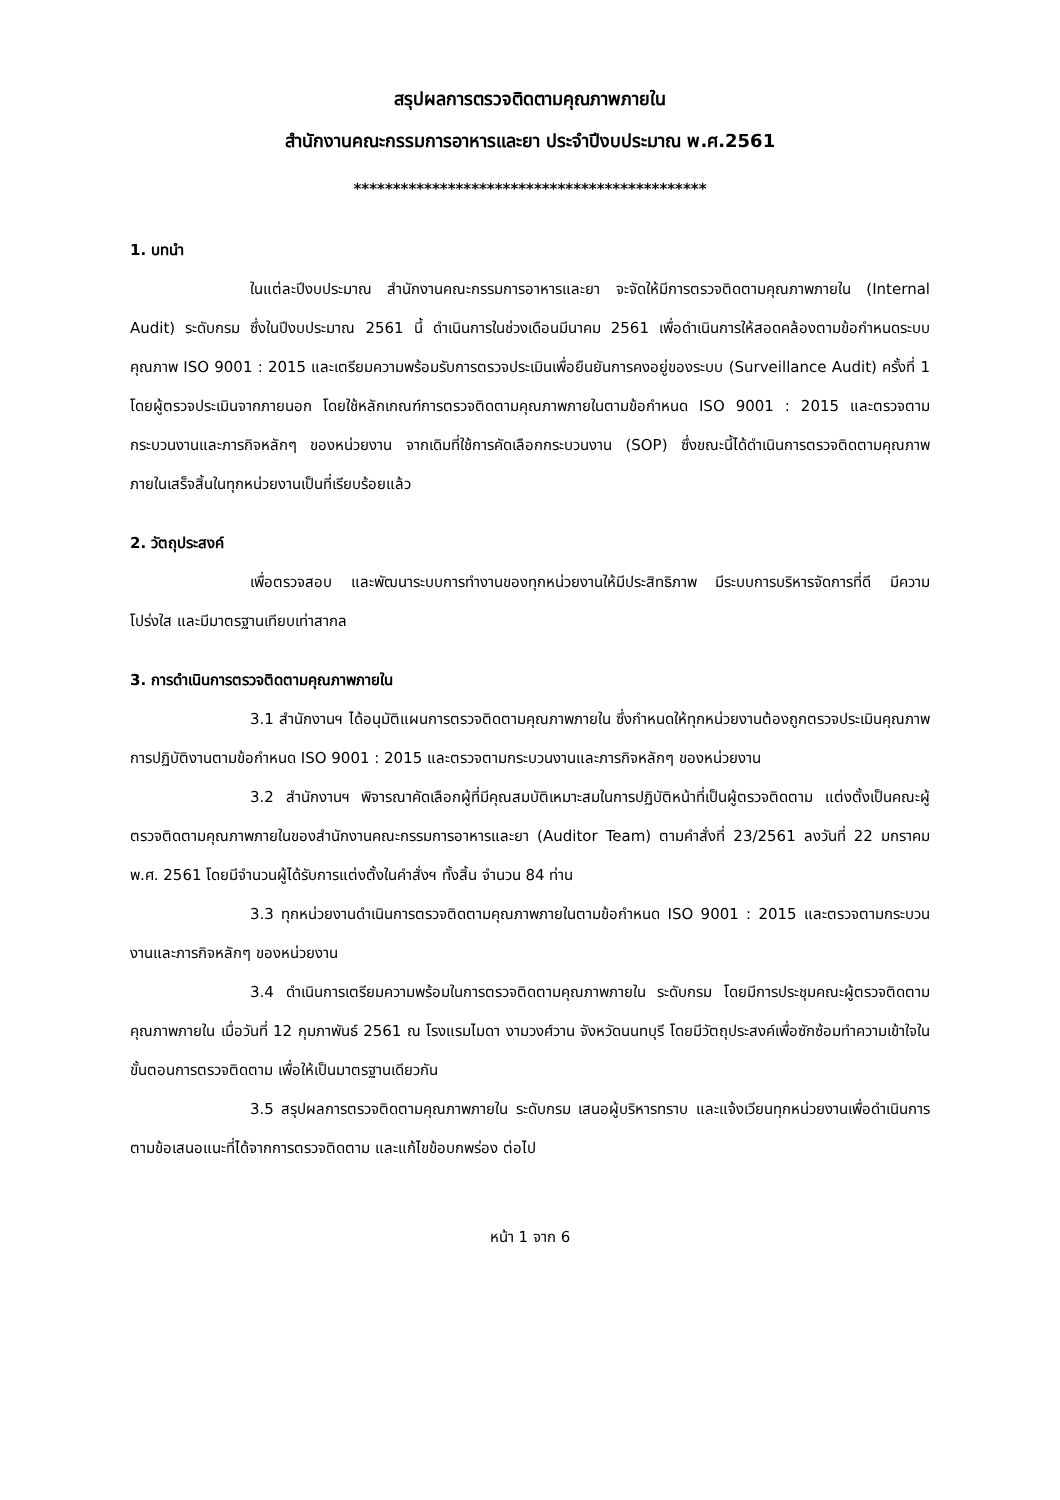สรุปผลการตรวจติดตามคุณภาพภายใน
สำนักงานคณะกรรมการอาหารและยา ประจำปีงบประมาณ พ.ศ.2561
*********************************************
1. บทนำ
ในแต่ละปีงบประมาณ สำนักงานคณะกรรมการอาหารและยา จะจัดให้มีการตรวจติดตามคุณภาพภายใน (Internal Audit) ระดับกรม ซึ่งในปีงบประมาณ 2561 นี้ ดำเนินการในช่วงเดือนมีนาคม 2561 เพื่อดำเนินการให้สอดคล้องตามข้อกำหนดระบบคุณภาพ ISO 9001 : 2015 และเตรียมความพร้อมรับการตรวจประเมินเพื่อยืนยันการคงอยู่ของระบบ (Surveillance Audit) ครั้งที่ 1 โดยผู้ตรวจประเมินจากภายนอก โดยใช้หลักเกณฑ์การตรวจติดตามคุณภาพภายในตามข้อกำหนด ISO 9001 : 2015 และตรวจตามกระบวนงานและภารกิจหลักๆ ของหน่วยงาน จากเดิมที่ใช้การคัดเลือกกระบวนงาน (SOP) ซึ่งขณะนี้ได้ดำเนินการตรวจติดตามคุณภาพภายในเสร็จสิ้นในทุกหน่วยงานเป็นที่เรียบร้อยแล้ว
2. วัตถุประสงค์
เพื่อตรวจสอบ และพัฒนาระบบการทำงานของทุกหน่วยงานให้มีประสิทธิภาพ มีระบบการบริหารจัดการที่ดี มีความโปร่งใส และมีมาตรฐานเทียบเท่าสากล
3. การดำเนินการตรวจติดตามคุณภาพภายใน
3.1 สำนักงานฯ ได้อนุมัติแผนการตรวจติดตามคุณภาพภายใน ซึ่งกำหนดให้ทุกหน่วยงานต้องถูกตรวจประเมินคุณภาพการปฏิบัติงานตามข้อกำหนด ISO 9001 : 2015 และตรวจตามกระบวนงานและภารกิจหลักๆ ของหน่วยงาน
3.2 สำนักงานฯ พิจารณาคัดเลือกผู้ที่มีคุณสมบัติเหมาะสมในการปฏิบัติหน้าที่เป็นผู้ตรวจติดตาม แต่งตั้งเป็นคณะผู้ตรวจติดตามคุณภาพภายในของสำนักงานคณะกรรมการอาหารและยา (Auditor Team) ตามคำสั่งที่ 23/2561 ลงวันที่ 22 มกราคม พ.ศ. 2561 โดยมีจำนวนผู้ได้รับการแต่งตั้งในคำสั่งฯ ทั้งสิ้น จำนวน 84 ท่าน
3.3 ทุกหน่วยงานดำเนินการตรวจติดตามคุณภาพภายในตามข้อกำหนด ISO 9001 : 2015 และตรวจตามกระบวนงานและภารกิจหลักๆ ของหน่วยงาน
3.4 ดำเนินการเตรียมความพร้อมในการตรวจติดตามคุณภาพภายใน ระดับกรม โดยมีการประชุมคณะผู้ตรวจติดตามคุณภาพภายใน เมื่อวันที่ 12 กุมภาพันธ์ 2561 ณ โรงแรมไมดา งามวงศ์วาน จังหวัดนนทบุรี โดยมีวัตถุประสงค์เพื่อซักซ้อมทำความเข้าใจในขั้นตอนการตรวจติดตาม เพื่อให้เป็นมาตรฐานเดียวกัน
3.5 สรุปผลการตรวจติดตามคุณภาพภายใน ระดับกรม เสนอผู้บริหารทราบ และแจ้งเวียนทุกหน่วยงานเพื่อดำเนินการตามข้อเสนอแนะที่ได้จากการตรวจติดตาม และแก้ไขข้อบกพร่อง ต่อไป
หน้า 1 จาก 6